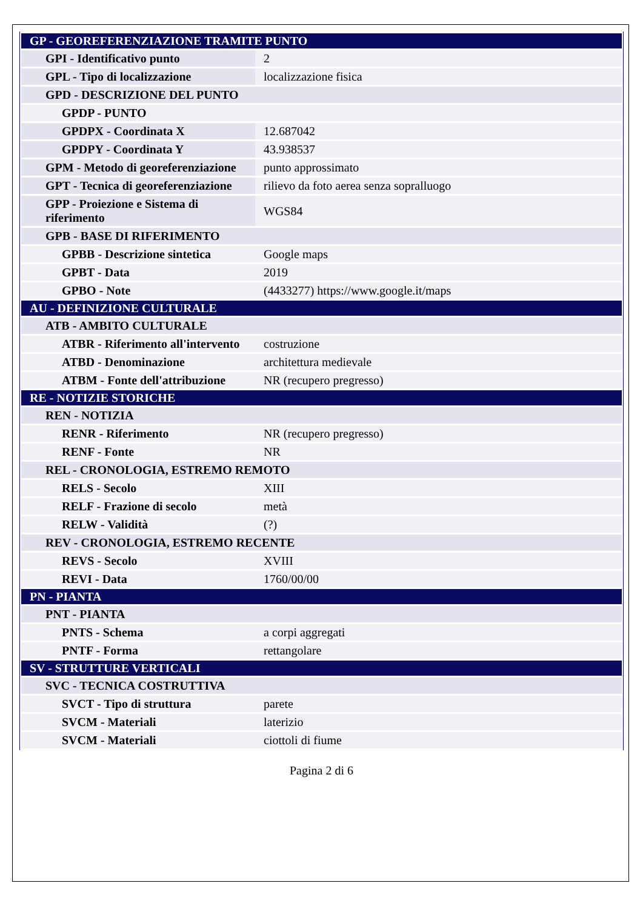| GP - GEOREFERENZIAZIONE TRAMITE PUNTO | |
| GPI - Identificativo punto | 2 |
| GPL - Tipo di localizzazione | localizzazione fisica |
| GPD - DESCRIZIONE DEL PUNTO | |
| GPDP - PUNTO | |
| GPDPX - Coordinata X | 12.687042 |
| GPDPY - Coordinata Y | 43.938537 |
| GPM - Metodo di georeferenziazione | punto approssimato |
| GPT - Tecnica di georeferenziazione | rilievo da foto aerea senza sopralluogo |
| GPP - Proiezione e Sistema di riferimento | WGS84 |
| GPB - BASE DI RIFERIMENTO | |
| GPBB - Descrizione sintetica | Google maps |
| GPBT - Data | 2019 |
| GPBO - Note | (4433277) https://www.google.it/maps |
| AU - DEFINIZIONE CULTURALE | |
| ATB - AMBITO CULTURALE | |
| ATBR - Riferimento all'intervento | costruzione |
| ATBD - Denominazione | architettura medievale |
| ATBM - Fonte dell'attribuzione | NR (recupero pregresso) |
| RE - NOTIZIE STORICHE | |
| REN - NOTIZIA | |
| RENR - Riferimento | NR (recupero pregresso) |
| RENF - Fonte | NR |
| REL - CRONOLOGIA, ESTREMO REMOTO | |
| RELS - Secolo | XIII |
| RELF - Frazione di secolo | metà |
| RELW - Validità | (?) |
| REV - CRONOLOGIA, ESTREMO RECENTE | |
| REVS - Secolo | XVIII |
| REVI - Data | 1760/00/00 |
| PN - PIANTA | |
| PNT - PIANTA | |
| PNTS - Schema | a corpi aggregati |
| PNTF - Forma | rettangolare |
| SV - STRUTTURE VERTICALI | |
| SVC - TECNICA COSTRUTTIVA | |
| SVCT - Tipo di struttura | parete |
| SVCM - Materiali | laterizio |
| SVCM - Materiali | ciottoli di fiume |
Pagina 2 di 6